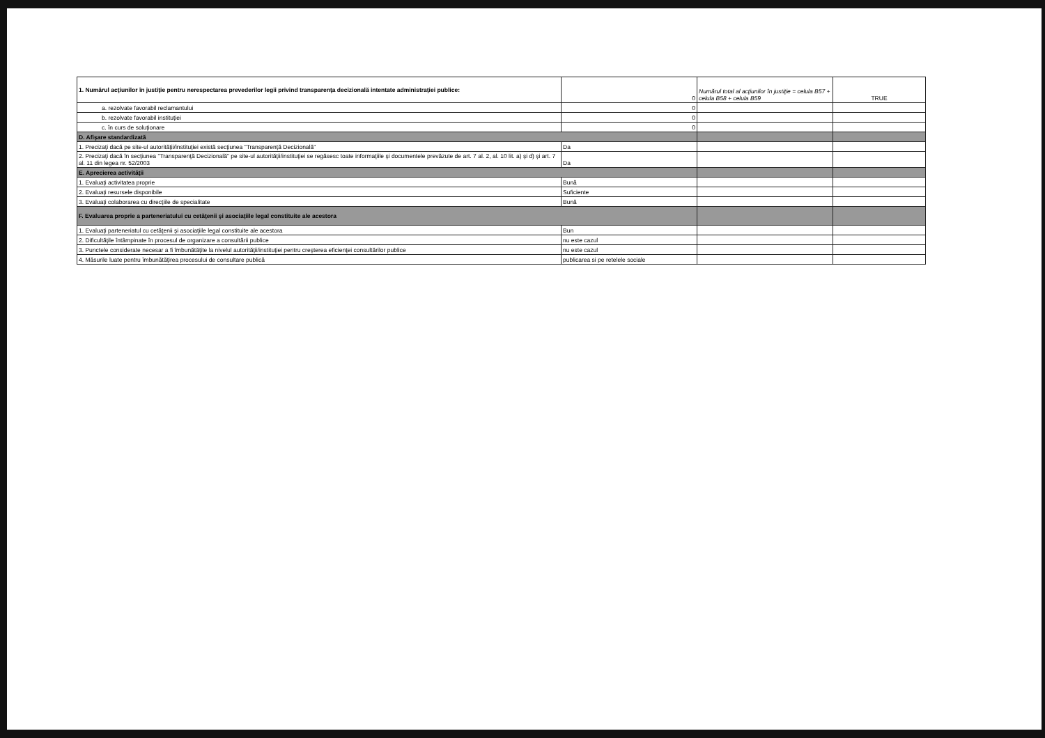| 1. Numărul acţiunilor în justiţie pentru nerespectarea prevederilor legii privind transparenţa decizională intentate administraţiei publice: | 0 | Numărul total al acţiunilor în justiţie = celula B57 + celula B58 + celula B59 | TRUE |
| a. rezolvate favorabil reclamantului | 0 | | |
| b. rezolvate favorabil instituţiei | 0 | | |
| c. în curs de soluţionare | 0 | | |
| D. Afişare standardizată | | | |
| 1. Precizaţi dacă pe site-ul autorităţii/instituţiei există secţiunea "Transparenţă Decizională" | Da | | |
| 2. Precizaţi dacă în secţiunea "Transparenţă Decizională" pe site-ul autorităţii/instituţiei se regăsesc toate informaţiile şi documentele prevăzute de art. 7 al. 2, al. 10 lit. a) şi d) şi art. 7 al. 11 din legea nr. 52/2003 | Da | | |
| E. Aprecierea activităţii | | | |
| 1. Evaluaţi activitatea proprie | Bună | | |
| 2. Evaluaţi resursele disponibile | Suficiente | | |
| 3. Evaluaţi colaborarea cu direcţiile de specialitate | Bună | | |
| F. Evaluarea proprie a parteneriatului cu cetăţenii şi asociaţiile legal constituite ale acestora | | | |
| 1. Evaluaţi parteneriatul cu cetăţenii şi asociaţiile legal constituite ale acestora | Bun | | |
| 2. Dificultăţile întâmpinate în procesul de organizare a consultării publice | nu este cazul | | |
| 3. Punctele considerate necesar a fi îmbunătăţite la nivelul autorităţii/instituţiei pentru creşterea eficienţei consultărilor publice | nu este cazul | | |
| 4. Măsurile luate pentru îmbunătăţirea procesului de consultare publică | publicarea si pe retelele sociale | | |